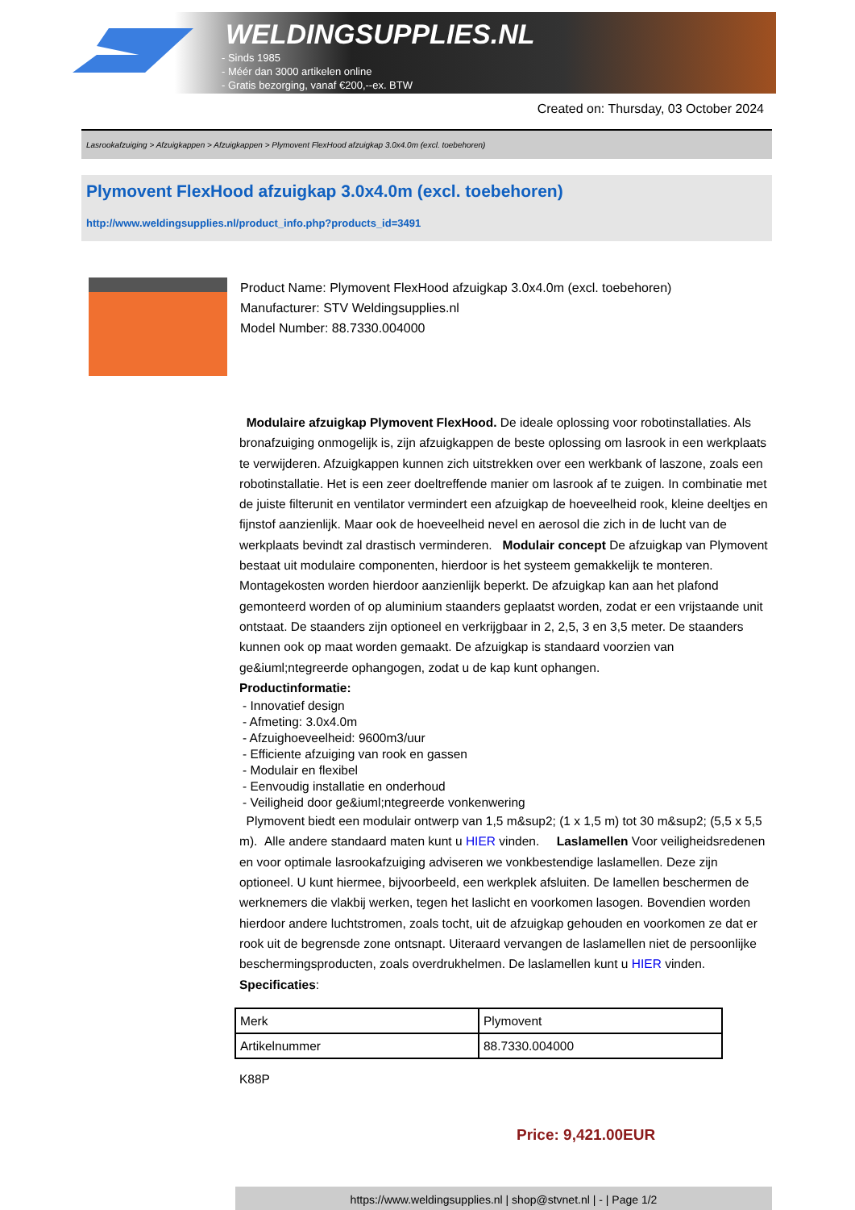WELDINGSUPPLIES.NL
- Sinds 1985
- Méér dan 3000 artikelen online
- Gratis bezorging, vanaf €200,--ex. BTW
Created on: Thursday, 03 October 2024
Lasrookafzuiging > Afzuigkappen > Afzuigkappen > Plymovent FlexHood afzuigkap 3.0x4.0m (excl. toebehoren)
Plymovent FlexHood afzuigkap 3.0x4.0m (excl. toebehoren)
http://www.weldingsupplies.nl/product_info.php?products_id=3491
Product Name: Plymovent FlexHood afzuigkap 3.0x4.0m (excl. toebehoren)
Manufacturer: STV Weldingsupplies.nl
Model Number: 88.7330.004000
Modulaire afzuigkap Plymovent FlexHood. De ideale oplossing voor robotinstallaties. Als bronafzuiging onmogelijk is, zijn afzuigkappen de beste oplossing om lasrook in een werkplaats te verwijderen. Afzuigkappen kunnen zich uitstrekken over een werkbank of laszone, zoals een robotinstallatie. Het is een zeer doeltreffende manier om lasrook af te zuigen. In combinatie met de juiste filterunit en ventilator vermindert een afzuigkap de hoeveelheid rook, kleine deeltjes en fijnstof aanzienlijk. Maar ook de hoeveelheid nevel en aerosol die zich in de lucht van de werkplaats bevindt zal drastisch verminderen. Modulair concept De afzuigkap van Plymovent bestaat uit modulaire componenten, hierdoor is het systeem gemakkelijk te monteren. Montagekosten worden hierdoor aanzienlijk beperkt. De afzuigkap kan aan het plafond gemonteerd worden of op aluminium staanders geplaatst worden, zodat er een vrijstaande unit ontstaat. De staanders zijn optioneel en verkrijgbaar in 2, 2,5, 3 en 3,5 meter. De staanders kunnen ook op maat worden gemaakt. De afzuigkap is standaard voorzien van ge&iuml;ntegreerde ophangogen, zodat u de kap kunt ophangen.
Productinformatie:
- Innovatief design
- Afmeting: 3.0x4.0m
- Afzuighoeveelheid: 9600m3/uur
- Efficiente afzuiging van rook en gassen
- Modulair en flexibel
- Eenvoudig installatie en onderhoud
- Veiligheid door ge&iuml;ntegreerde vonkenwering
Plymovent biedt een modulair ontwerp van 1,5 m&sup2; (1 x 1,5 m) tot 30 m&sup2; (5,5 x 5,5 m). Alle andere standaard maten kunt u HIER vinden. Laslamellen Voor veiligheidsredenen en voor optimale lasrookafzuiging adviseren we vonkbestendige laslamellen. Deze zijn optioneel. U kunt hiermee, bijvoorbeeld, een werkplek afsluiten. De lamellen beschermen de werknemers die vlakbij werken, tegen het laslicht en voorkomen lasogen. Bovendien worden hierdoor andere luchtstromen, zoals tocht, uit de afzuigkap gehouden en voorkomen ze dat er rook uit de begrensde zone ontsnapt. Uiteraard vervangen de laslamellen niet de persoonlijke beschermingsproducten, zoals overdrukhelmen. De laslamellen kunt u HIER vinden. Specificaties:
| Merk | Plymovent |
| Artikelnummer | 88.7330.004000 |
K88P
Price: 9,421.00EUR
https://www.weldingsupplies.nl | shop@stvnet.nl | - | Page 1/2